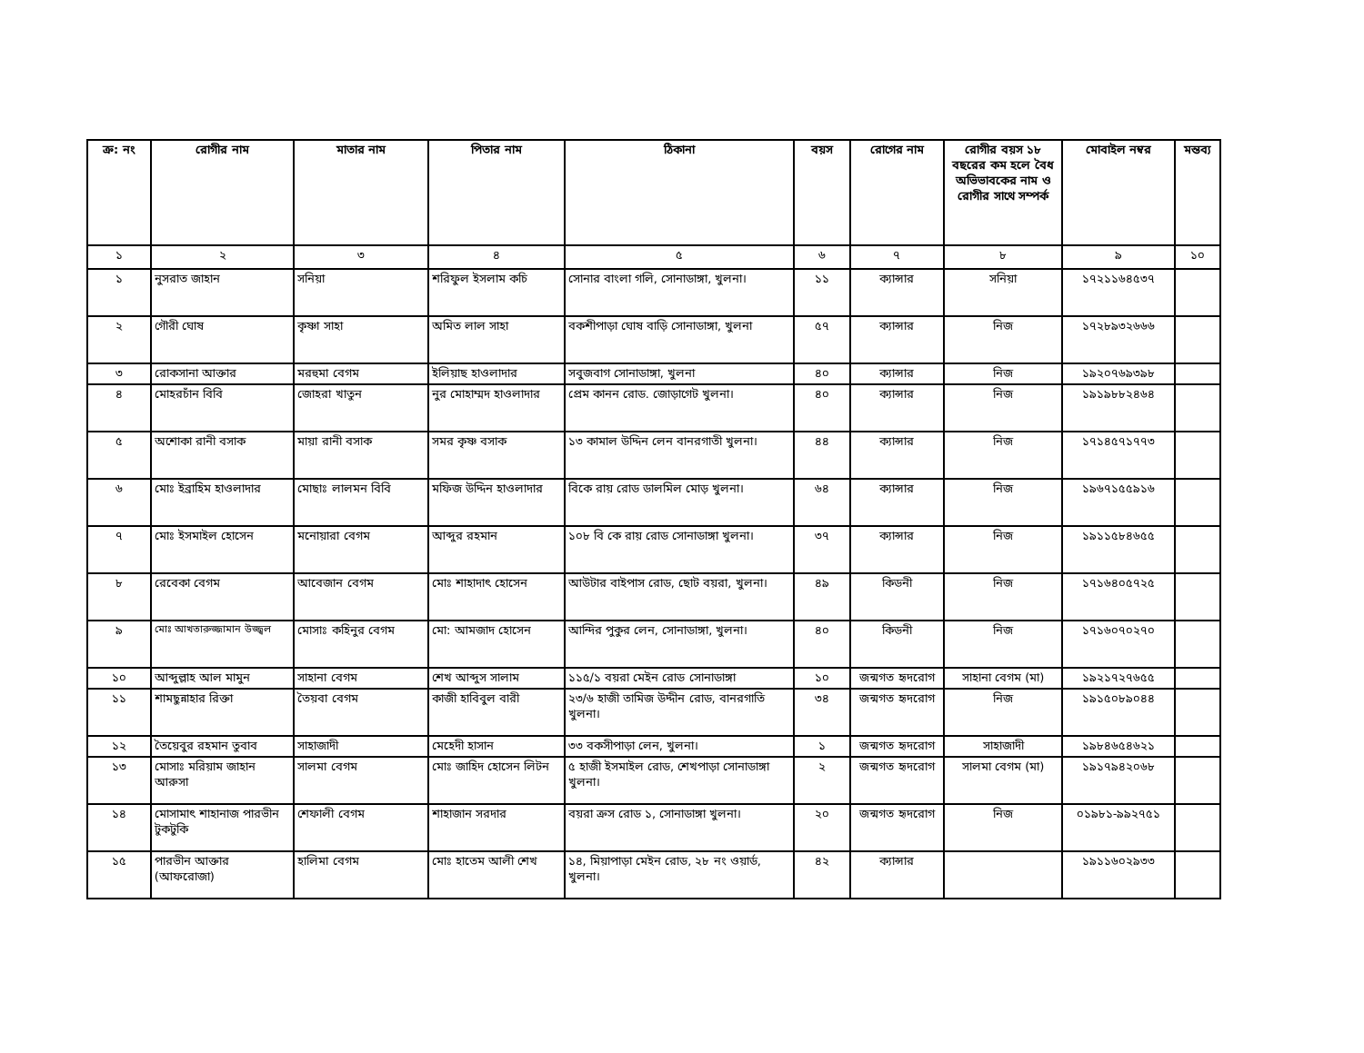| ক্র: নং | রোগীর নাম | মাতার নাম | পিতার নাম | ঠিকানা | বয়স | রোগের নাম | রোগীর বয়স ১৮ বছরের কম হলে বৈধ অভিভাবকের নাম ও রোগীর সাথে সম্পর্ক | মোবাইল নম্বর | মন্তব্য |
| --- | --- | --- | --- | --- | --- | --- | --- | --- | --- |
| ১ | ২ | ৩ | ৪ | ৫ | ৬ | ৭ | ৮ | ৯ | ১০ |
| ১ | নুসরাত জাহান | সনিয়া | শরিফুল ইসলাম কচি | সোনার বাংলা গলি, সোনাডাঙ্গা, খুলনা। | ১১ | ক্যান্সার | সনিয়া | ১৭২১১৬৪৫৩৭ | |
| ২ | গৌরী ঘোষ | কৃষ্ণা সাহা | অমিত লাল সাহা | বকশীপাড়া ঘোষ বাড়ি সোনাডাঙ্গা, খুলনা | ৫৭ | ক্যান্সার | নিজ | ১৭২৮৯৩২৬৬৬ | |
| ৩ | রোকসানা আক্তার | মরহুমা বেগম | ইলিয়াছ হাওলাদার | সবুজবাগ সোনাডাঙ্গা, খুলনা | ৪০ | ক্যান্সার | নিজ | ১৯২০৭৬৯৩৯৮ | |
| ৪ | মোহরচাঁন বিবি | জোহরা খাতুন | নুর মোহাম্মদ হাওলাদার | প্রেম কানন রোড. জোড়াগেট খুলনা। | ৪০ | ক্যান্সার | নিজ | ১৯১৯৮৮২৪৬৪ | |
| ৫ | অশোকা রানী বসাক | মায়া রানী বসাক | সমর কৃষ্ণ বসাক | ১৩ কামাল উদ্দিন লেন বানরগাতী খুলনা। | ৪৪ | ক্যান্সার | নিজ | ১৭১৪৫৭১৭৭৩ | |
| ৬ | মোঃ ইব্রাহিম হাওলাদার | মোছাঃ লালমন বিবি | মফিজ উদ্দিন হাওলাদার | বিকে রায় রোড ডালমিল মোড় খুলনা। | ৬৪ | ক্যান্সার | নিজ | ১৯৬৭১৫৫৯১৬ | |
| ৭ | মোঃ ইসমাইল হোসেন | মনোয়ারা বেগম | আব্দুর রহমান | ১০৮ বি কে রায় রোড সোনাডাঙ্গা খুলনা। | ৩৭ | ক্যান্সার | নিজ | ১৯১১৫৮৪৬৫৫ | |
| ৮ | রেবেকা বেগম | আবেজান বেগম | মোঃ শাহাদাৎ হোসেন | আউটার বাইপাস রোড, ছোট বয়রা, খুলনা। | ৪৯ | কিডনী | নিজ | ১৭১৬৪০৫৭২৫ | |
| ৯ | মোঃ আখতারুজ্জামান উজ্জ্বল | মোসাঃ কহিনুর বেগম | মো: আমজাদ হোসেন | আন্দির পুকুর লেন, সোনাডাঙ্গা, খুলনা। | ৪০ | কিডনী | নিজ | ১৭১৬০৭০২৭০ | |
| ১০ | আব্দুল্লাহ আল মামুন | সাহানা বেগম | শেখ আব্দুস সালাম | ১১৫/১ বয়রা মেইন রোড সোনাডাঙ্গা | ১০ | জন্মগত হৃদরোগ | সাহানা বেগম (মা) | ১৯২১৭২৭৬৫৫ | |
| ১১ | শামছুন্নাহার রিক্তা | তৈয়বা বেগম | কাজী হাবিবুল বারী | ২৩/৬ হাজী তামিজ উদ্দীন রোড, বানরগাতি খুলনা। | ৩৪ | জন্মগত হৃদরোগ | নিজ | ১৯১৫০৮৯০৪৪ | |
| ১২ | তৈয়েবুর রহমান তুবাব | সাহাজাদী | মেহেদী হাসান | ৩৩ বকসীপাড়া লেন, খুলনা। | ১ | জন্মগত হৃদরোগ | সাহাজাদী | ১৯৮৪৬৫৪৬২১ | |
| ১৩ | মোসাঃ মরিয়াম জাহান আরুসা | সালমা বেগম | মোঃ জাহিদ হোসেন লিটন | ৫ হাজী ইসমাইল রোড, শেখপাড়া সোনাডাঙ্গা খুলনা। | ২ | জন্মগত হৃদরোগ | সালমা বেগম (মা) | ১৯১৭৯৪২০৬৮ | |
| ১৪ | মোসামাৎ শাহানাজ পারভীন টুকটুকি | শেফালী বেগম | শাহাজান সরদার | বয়রা ক্রস রোড ১, সোনাডাঙ্গা খুলনা। | ২০ | জন্মগত হৃদরোগ | নিজ | ০১৯৮১-৯৯২৭৫১ | |
| ১৫ | পারভীন আক্তার (আফরোজা) | হালিমা বেগম | মোঃ হাতেম আলী শেখ | ১৪, মিয়াপাড়া মেইন রোড, ২৮ নং ওয়ার্ড, খুলনা। | ৪২ | ক্যান্সার | | ১৯১১৬০২৯৩৩ | |